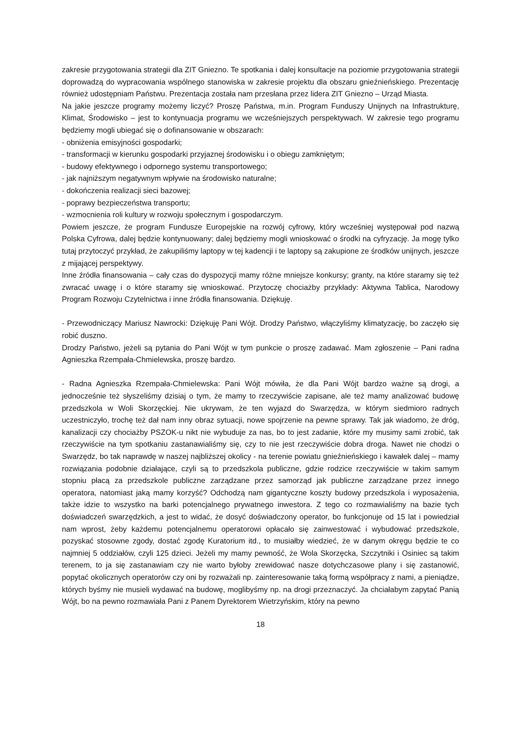zakresie przygotowania strategii dla ZIT Gniezno. Te spotkania i dalej konsultacje na poziomie przygotowania strategii doprowadzą do wypracowania wspólnego stanowiska w zakresie projektu dla obszaru gnieźnieńskiego. Prezentację również udostępniam Państwu. Prezentacja została nam przesłana przez lidera ZIT Gniezno – Urząd Miasta.
Na jakie jeszcze programy możemy liczyć? Proszę Państwa, m.in. Program Funduszy Unijnych na Infrastrukturę, Klimat, Środowisko – jest to kontynuacja programu we wcześniejszych perspektywach. W zakresie tego programu będziemy mogli ubiegać się o dofinansowanie w obszarach:
- obniżenia emisyjności gospodarki;
- transformacji w kierunku gospodarki przyjaznej środowisku i o obiegu zamkniętym;
- budowy efektywnego i odpornego systemu transportowego;
- jak najniższym negatywnym wpływie na środowisko naturalne;
- dokończenia realizacji sieci bazowej;
- poprawy bezpieczeństwa transportu;
- wzmocnienia roli kultury w rozwoju społecznym i gospodarczym.
Powiem jeszcze, że program Fundusze Europejskie na rozwój cyfrowy, który wcześniej występował pod nazwą Polska Cyfrowa, dalej będzie kontynuowany; dalej będziemy mogli wnioskować o środki na cyfryzację. Ja mogę tylko tutaj przytoczyć przykład, że zakupiliśmy laptopy w tej kadencji i te laptopy są zakupione ze środków unijnych, jeszcze z mijającej perspektywy.
Inne źródła finansowania – cały czas do dyspozycji mamy różne mniejsze konkursy; granty, na które staramy się też zwracać uwagę i o które staramy się wnioskować. Przytoczę chociażby przykłady: Aktywna Tablica, Narodowy Program Rozwoju Czytelnictwa i inne źródła finansowania. Dziękuję.
- Przewodniczący Mariusz Nawrocki: Dziękuję Pani Wójt. Drodzy Państwo, włączyliśmy klimatyzację, bo zaczęło się robić duszno.
Drodzy Państwo, jeżeli są pytania do Pani Wójt w tym punkcie o proszę zadawać. Mam zgłoszenie – Pani radna Agnieszka Rzempała-Chmielewska, proszę bardzo.
- Radna Agnieszka Rzempała-Chmielewska: Pani Wójt mówiła, że dla Pani Wójt bardzo ważne są drogi, a jednocześnie też słyszeliśmy dzisiaj o tym, że mamy to rzeczywiście zapisane, ale też mamy analizować budowę przedszkola w Woli Skorzęckiej. Nie ukrywam, że ten wyjazd do Swarzędza, w którym siedmioro radnych uczestniczyło, trochę też dał nam inny obraz sytuacji, nowe spojrzenie na pewne sprawy. Tak jak wiadomo, że dróg, kanalizacji czy chociażby PSZOK-u nikt nie wybuduje za nas, bo to jest zadanie, które my musimy sami zrobić, tak rzeczywiście na tym spotkaniu zastanawialiśmy się, czy to nie jest rzeczywiście dobra droga. Nawet nie chodzi o Swarzędz, bo tak naprawdę w naszej najbliższej okolicy - na terenie powiatu gnieźnieńskiego i kawałek dalej – mamy rozwiązania podobnie działające, czyli są to przedszkola publiczne, gdzie rodzice rzeczywiście w takim samym stopniu płacą za przedszkole publiczne zarządzane przez samorząd jak publiczne zarządzane przez innego operatora, natomiast jaką mamy korzyść? Odchodzą nam gigantyczne koszty budowy przedszkola i wyposażenia, także idzie to wszystko na barki potencjalnego prywatnego inwestora. Z tego co rozmawialiśmy na bazie tych doświadczeń swarzędzkich, a jest to widać, że dosyć doświadczony operator, bo funkcjonuje od 15 lat i powiedział nam wprost, żeby każdemu potencjalnemu operatorowi opłacało się zainwestować i wybudować przedszkole, pozyskać stosowne zgody, dostać zgodę Kuratorium itd., to musiałby wiedzieć, że w danym okręgu będzie te co najmniej 5 oddziałów, czyli 125 dzieci. Jeżeli my mamy pewność, że Wola Skorzęcka, Szczytniki i Osiniec są takim terenem, to ja się zastanawiam czy nie warto byłoby zrewidować nasze dotychczasowe plany i się zastanowić, popytać okolicznych operatorów czy oni by rozważali np. zainteresowanie taką formą współpracy z nami, a pieniądze, których byśmy nie musieli wydawać na budowę, moglibyśmy np. na drogi przeznaczyć. Ja chciałabym zapytać Panią Wójt, bo na pewno rozmawiała Pani z Panem Dyrektorem Wietrzyńskim, który na pewno
18